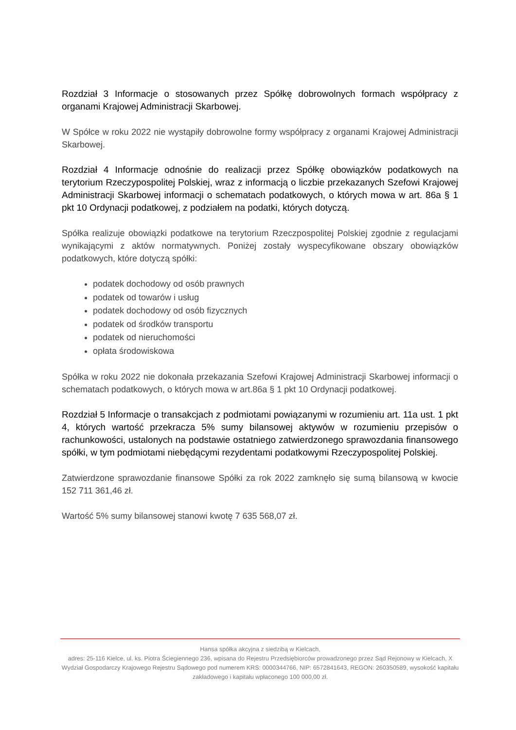Rozdział 3 Informacje o stosowanych przez Spółkę dobrowolnych formach współpracy z organami Krajowej Administracji Skarbowej.
W Spółce w roku 2022 nie wystąpiły dobrowolne formy współpracy z organami Krajowej Administracji Skarbowej.
Rozdział 4 Informacje odnośnie do realizacji przez Spółkę obowiązków podatkowych na terytorium Rzeczypospolitej Polskiej, wraz z informacją o liczbie przekazanych Szefowi Krajowej Administracji Skarbowej informacji o schematach podatkowych, o których mowa w art. 86a § 1 pkt 10 Ordynacji podatkowej, z podziałem na podatki, których dotyczą.
Spółka realizuje obowiązki podatkowe na terytorium Rzeczpospolitej Polskiej zgodnie z regulacjami wynikającymi z aktów normatywnych. Poniżej zostały wyspecyfikowane obszary obowiązków podatkowych, które dotyczą spółki:
podatek dochodowy od osób prawnych
podatek od towarów i usług
podatek dochodowy od osób fizycznych
podatek od środków transportu
podatek od nieruchomości
opłata środowiskowa
Spółka w roku 2022 nie dokonała przekazania Szefowi Krajowej Administracji Skarbowej informacji o schematach podatkowych, o których mowa w art.86a § 1 pkt 10 Ordynacji podatkowej.
Rozdział 5 Informacje o transakcjach z podmiotami powiązanymi w rozumieniu art. 11a ust. 1 pkt 4, których wartość przekracza 5% sumy bilansowej aktywów w rozumieniu przepisów o rachunkowości, ustalonych na podstawie ostatniego zatwierdzonego sprawozdania finansowego spółki, w tym podmiotami niebędącymi rezydentami podatkowymi Rzeczypospolitej Polskiej.
Zatwierdzone sprawozdanie finansowe Spółki za rok 2022 zamknęło się sumą bilansową w kwocie 152 711 361,46 zł.
Wartość 5% sumy bilansowej stanowi kwotę 7 635 568,07 zł.
Hansa spółka akcyjna z siedzibą w Kielcach,
adres: 25-116 Kielce, ul. ks. Piotra Ściegiennego 236, wpisana do Rejestru Przedsiębiorców prowadzonego przez Sąd Rejonowy w Kielcach, X Wydział Gospodarczy Krajowego Rejestru Sądowego pod numerem KRS: 0000344766, NIP: 6572841643, REGON: 260350589, wysokość kapitału zakładowego i kapitału wpłaconego 100 000,00 zł.